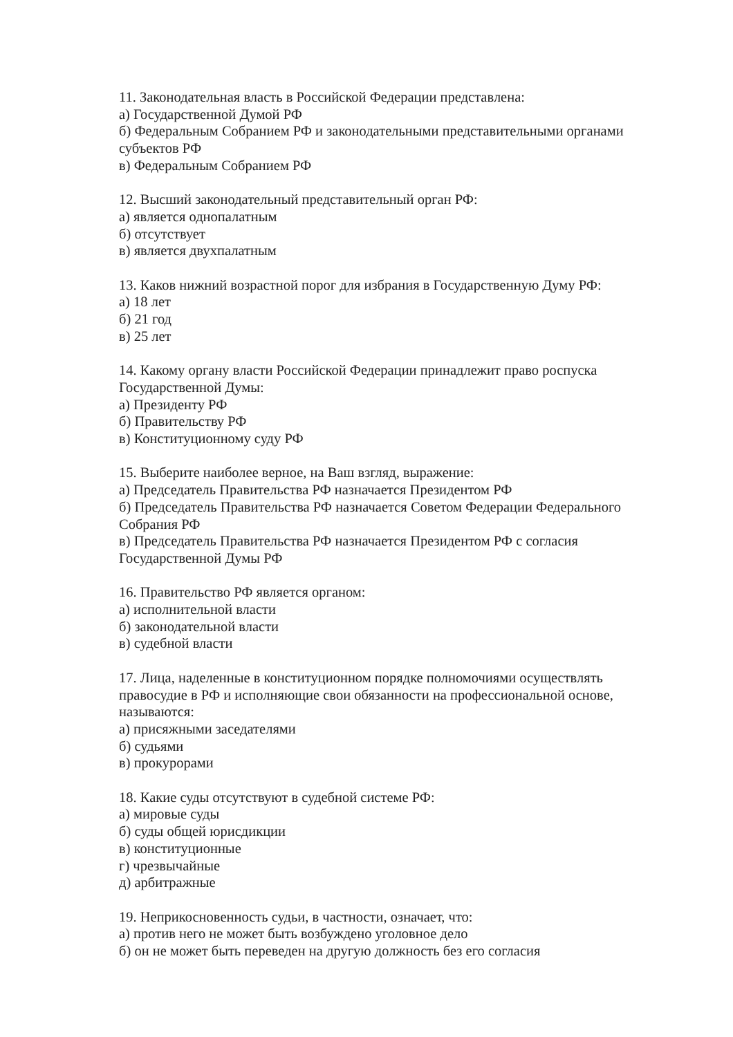11. Законодательная власть в Российской Федерации представлена:
а) Государственной Думой РФ
б) Федеральным Собранием РФ и законодательными представительными органами субъектов РФ
в) Федеральным Собранием РФ
12. Высший законодательный представительный орган РФ:
а) является однопалатным
б) отсутствует
в) является двухпалатным
13. Каков нижний возрастной порог для избрания в Государственную Думу РФ:
а) 18 лет
б) 21 год
в) 25 лет
14. Какому органу власти Российской Федерации принадлежит право роспуска Государственной Думы:
а) Президенту РФ
б) Правительству РФ
в) Конституционному суду РФ
15. Выберите наиболее верное, на Ваш взгляд, выражение:
а) Председатель Правительства РФ назначается Президентом РФ
б) Председатель Правительства РФ назначается Советом Федерации Федерального Собрания РФ
в) Председатель Правительства РФ назначается Президентом РФ с согласия Государственной Думы РФ
16. Правительство РФ является органом:
а) исполнительной власти
б) законодательной власти
в) судебной власти
17. Лица, наделенные в конституционном порядке полномочиями осуществлять правосудие в РФ и исполняющие свои обязанности на профессиональной основе, называются:
а) присяжными заседателями
б) судьями
в) прокурорами
18. Какие суды отсутствуют в судебной системе РФ:
а) мировые суды
б) суды общей юрисдикции
в) конституционные
г) чрезвычайные
д) арбитражные
19. Неприкосновенность судьи, в частности, означает, что:
а) против него не может быть возбуждено уголовное дело
б) он не может быть переведен на другую должность без его согласия